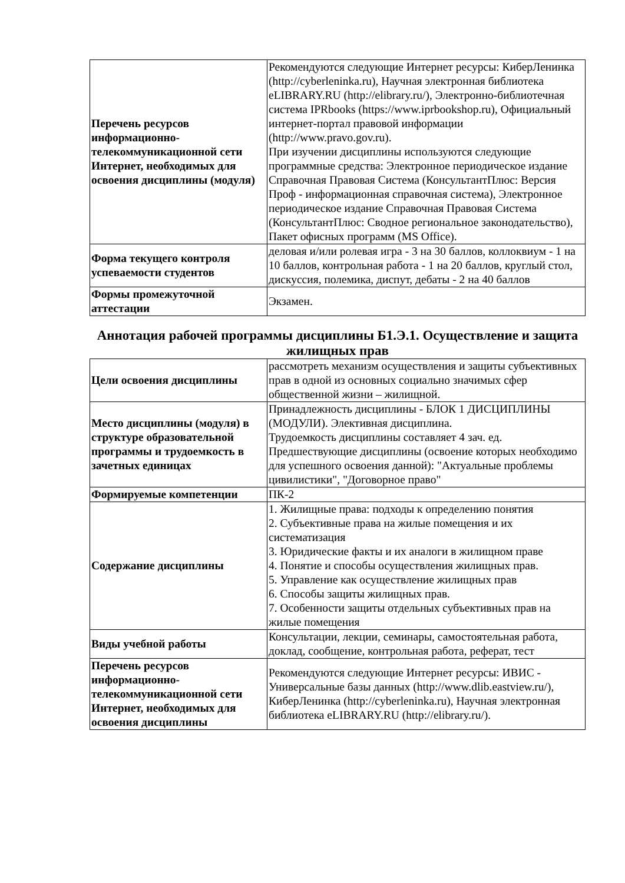| Перечень ресурсов информационно-телекоммуникационной сети Интернет, необходимых для освоения дисциплины (модуля) | Рекомендуются следующие Интернет ресурсы: КиберЛенинка (http://cyberleninka.ru), Научная электронная библиотека eLIBRARY.RU (http://elibrary.ru/), Электронно-библиотечная система IPRbooks (https://www.iprbookshop.ru), Официальный интернет-портал правовой информации (http://www.pravo.gov.ru). При изучении дисциплины используются следующие программные средства: Электронное периодическое издание Справочная Правовая Система (КонсультантПлюс: Версия Проф - информационная справочная система), Электронное периодическое издание Справочная Правовая Система (КонсультантПлюс: Сводное региональное законодательство), Пакет офисных программ (MS Office). |
| Форма текущего контроля успеваемости студентов | деловая и/или ролевая игра - 3 на 30 баллов, коллоквиум - 1 на 10 баллов, контрольная работа - 1 на 20 баллов, круглый стол, дискуссия, полемика, диспут, дебаты - 2 на 40 баллов |
| Формы промежуточной аттестации | Экзамен. |
Аннотация рабочей программы дисциплины Б1.Э.1. Осуществление и защита жилищных прав
| Цели освоения дисциплины | рассмотреть механизм осуществления и защиты субъективных прав в одной из основных социально значимых сфер общественной жизни – жилищной. |
| Место дисциплины (модуля) в структуре образовательной программы и трудоемкость в зачетных единицах | Принадлежность дисциплины - БЛОК 1 ДИСЦИПЛИНЫ (МОДУЛИ). Элективная дисциплина. Трудоемкость дисциплины составляет 4 зач. ед. Предшествующие дисциплины (освоение которых необходимо для успешного освоения данной): "Актуальные проблемы цивилистики", "Договорное право" |
| Формируемые компетенции | ПК-2 |
| Содержание дисциплины | 1. Жилищные права: подходы к определению понятия 2. Субъективные права на жилые помещения и их систематизация 3. Юридические факты и их аналоги в жилищном праве 4. Понятие и способы осуществления жилищных прав. 5. Управление как осуществление жилищных прав 6. Способы защиты жилищных прав. 7. Особенности защиты отдельных субъективных прав на жилые помещения |
| Виды учебной работы | Консультации, лекции, семинары, самостоятельная работа, доклад, сообщение, контрольная работа, реферат, тест |
| Перечень ресурсов информационно-телекоммуникационной сети Интернет, необходимых для освоения дисциплины | Рекомендуются следующие Интернет ресурсы: ИВИС - Универсальные базы данных (http://www.dlib.eastview.ru/), КиберЛенинка (http://cyberleninka.ru), Научная электронная библиотека eLIBRARY.RU (http://elibrary.ru/). |